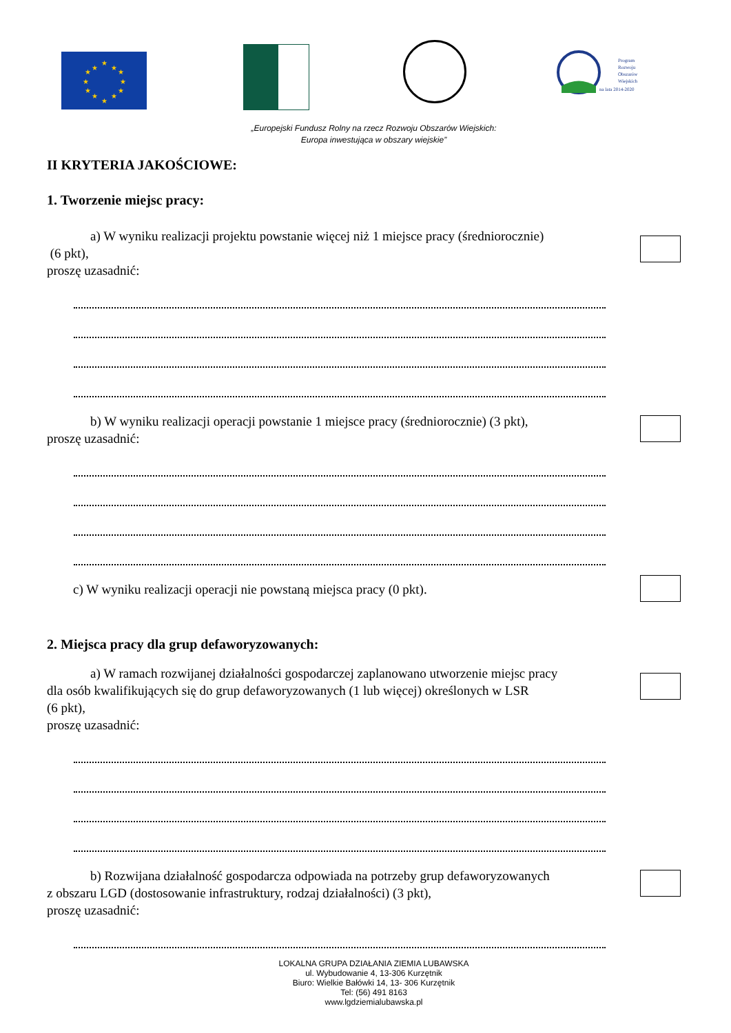★
★
★
★
★
★
★
★
★
★
★
★
Program
Rozwoju
Obszarów
Wiejskich
na lata 2014-2020
„Europejski Fundusz Rolny na rzecz Rozwoju Obszarów Wiejskich:
Europa inwestująca w obszary wiejskie”
II KRYTERIA JAKOŚCIOWE:
1. Tworzenie miejsc pracy:
a) W wyniku realizacji projektu powstanie więcej niż 1 miejsce pracy (średniorocznie)
(6 pkt),
proszę uzasadnić:
b) W wyniku realizacji operacji powstanie 1 miejsce pracy (średniorocznie) (3 pkt),
proszę uzasadnić:
c) W wyniku realizacji operacji nie powstaną miejsca pracy (0 pkt).
2. Miejsca pracy dla grup defaworyzowanych:
a) W ramach rozwijanej działalności gospodarczej zaplanowano utworzenie miejsc pracy
dla osób kwalifikujących się do grup defaworyzowanych (1 lub więcej) określonych w LSR
(6 pkt),
proszę uzasadnić:
b) Rozwijana działalność gospodarcza odpowiada na potrzeby grup defaworyzowanych
z obszaru LGD (dostosowanie infrastruktury, rodzaj działalności) (3 pkt),
proszę uzasadnić:
LOKALNA GRUPA DZIAŁANIA ZIEMIA LUBAWSKA
ul. Wybudowanie 4, 13-306 Kurzętnik
Biuro: Wielkie Bałówki 14, 13- 306 Kurzętnik
Tel: (56) 491 8163
www.lgdziemialubawska.pl